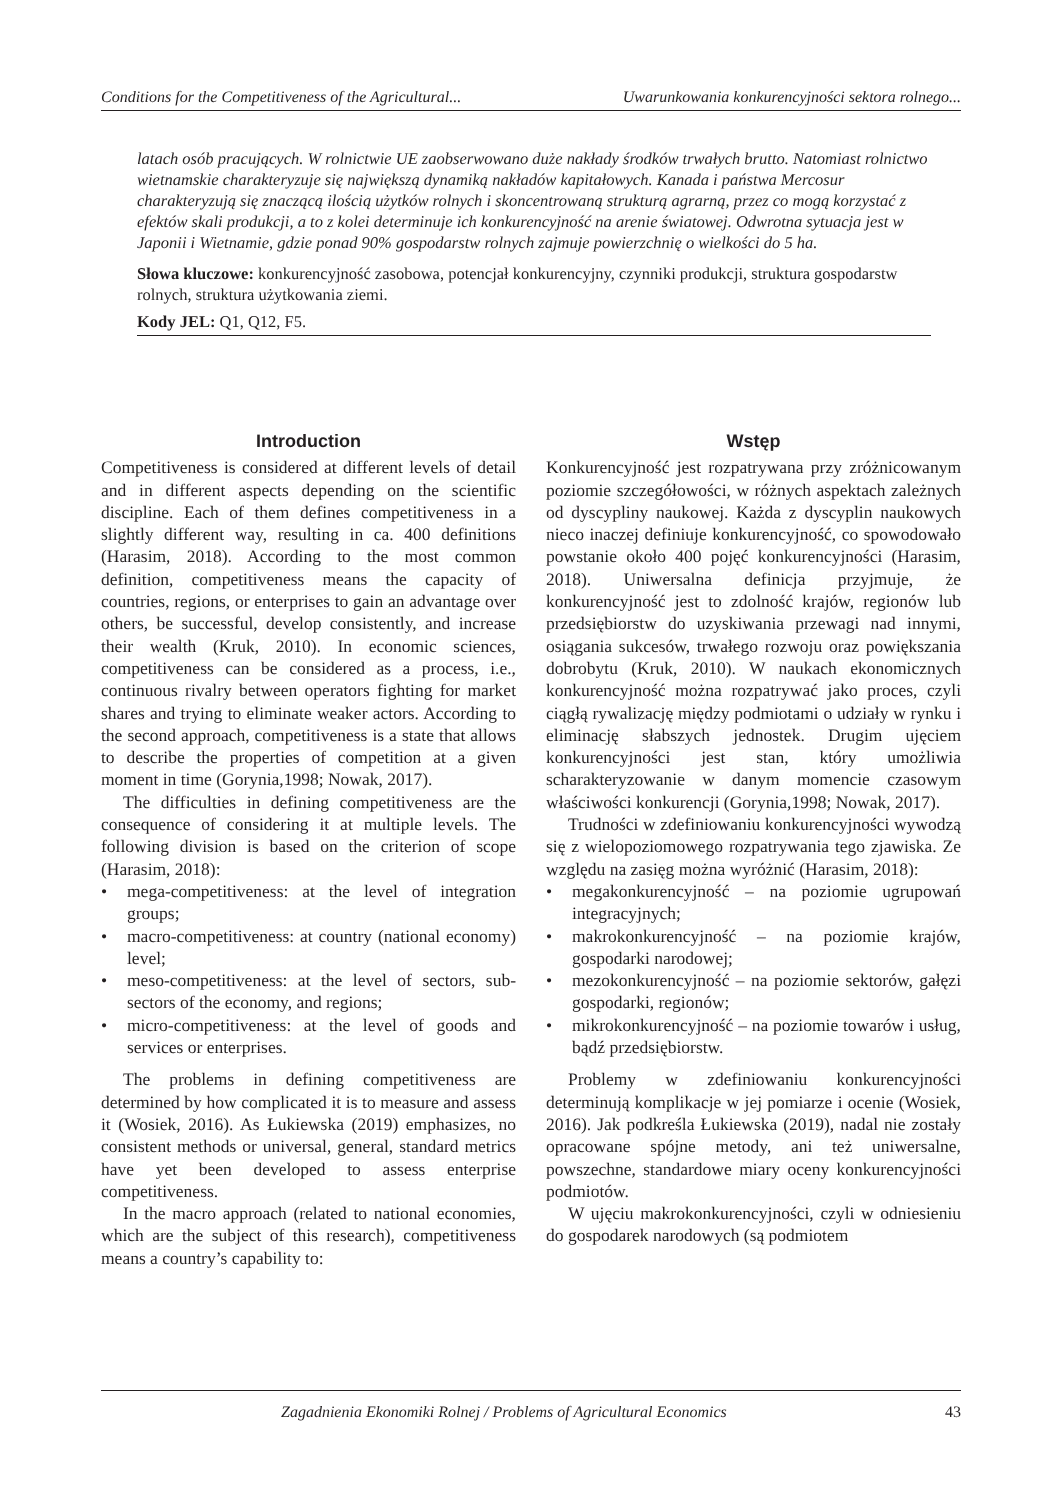Conditions for the Competitiveness of the Agricultural... Uwarunkowania konkurencyjności sektora rolnego...
latach osób pracujących. W rolnictwie UE zaobserwowano duże nakłady środków trwałych brutto. Natomiast rolnictwo wietnamskie charakteryzuje się największą dynamiką nakładów kapitałowych. Kanada i państwa Mercosur charakteryzują się znaczącą ilością użytków rolnych i skoncentrowaną strukturą agrarną, przez co mogą korzystać z efektów skali produkcji, a to z kolei determinuje ich konkurencyjność na arenie światowej. Odwrotna sytuacja jest w Japonii i Wietnamie, gdzie ponad 90% gospodarstw rolnych zajmuje powierzchnię o wielkości do 5 ha.
Słowa kluczowe: konkurencyjność zasobowa, potencjał konkurencyjny, czynniki produkcji, struktura gospodarstw rolnych, struktura użytkowania ziemi.
Kody JEL: Q1, Q12, F5.
Introduction
Competitiveness is considered at different levels of detail and in different aspects depending on the scientific discipline. Each of them defines competitiveness in a slightly different way, resulting in ca. 400 definitions (Harasim, 2018). According to the most common definition, competitiveness means the capacity of countries, regions, or enterprises to gain an advantage over others, be successful, develop consistently, and increase their wealth (Kruk, 2010). In economic sciences, competitiveness can be considered as a process, i.e., continuous rivalry between operators fighting for market shares and trying to eliminate weaker actors. According to the second approach, competitiveness is a state that allows to describe the properties of competition at a given moment in time (Gorynia,1998; Nowak, 2017).
The difficulties in defining competitiveness are the consequence of considering it at multiple levels. The following division is based on the criterion of scope (Harasim, 2018):
• mega-competitiveness: at the level of integration groups;
• macro-competitiveness: at country (national economy) level;
• meso-competitiveness: at the level of sectors, sub-sectors of the economy, and regions;
• micro-competitiveness: at the level of goods and services or enterprises.
The problems in defining competitiveness are determined by how complicated it is to measure and assess it (Wosiek, 2016). As Łukiewska (2019) emphasizes, no consistent methods or universal, general, standard metrics have yet been developed to assess enterprise competitiveness.
In the macro approach (related to national economies, which are the subject of this research), competitiveness means a country’s capability to:
Wstęp
Konkurencyjność jest rozpatrywana przy zróżnicowanym poziomie szczegółowości, w różnych aspektach zależnych od dyscypliny naukowej. Każda z dyscyplin naukowych nieco inaczej definiuje konkurencyjność, co spowodowało powstanie około 400 pojęć konkurencyjności (Harasim, 2018). Uniwersalna definicja przyjmuje, że konkurencyjność jest to zdolność krajów, regionów lub przedsiębiorstw do uzyskiwania przewagi nad innymi, osiągania sukcesów, trwałego rozwoju oraz powiększania dobrobytu (Kruk, 2010). W naukach ekonomicznych konkurencyjność można rozpatrywać jako proces, czyli ciągłą rywalizację między podmiotami o udziały w rynku i eliminację słabszych jednostek. Drugim ujęciem konkurencyjności jest stan, który umożliwia scharakteryzowanie w danym momencie czasowym właściwości konkurencji (Gorynia,1998; Nowak, 2017).
Trudności w zdefiniowaniu konkurencyjności wywodzą się z wielopoziomowego rozpatrywania tego zjawiska. Ze względu na zasięg można wyróżnić (Harasim, 2018):
• megakonkurencyjność – na poziomie ugrupowań integracyjnych;
• makrokonkurencyjność – na poziomie krajów, gospodarki narodowej;
• mezokonkurencyjność – na poziomie sektorów, gałęzi gospodarki, regionów;
• mikrokonkurencyjność – na poziomie towarów i usług, bądź przedsiębiorstw.
Problemy w zdefiniowaniu konkurencyjności determinują komplikacje w jej pomiarze i ocenie (Wosiek, 2016). Jak podkreśla Łukiewska (2019), nadal nie zostały opracowane spójne metody, ani też uniwersalne, powszechne, standardowe miary oceny konkurencyjności podmiotów.
W ujęciu makrokonkurencyjności, czyli w odniesieniu do gospodarek narodowych (są podmiotem
Zagadnienia Ekonomiki Rolnej / Problems of Agricultural Economics 43